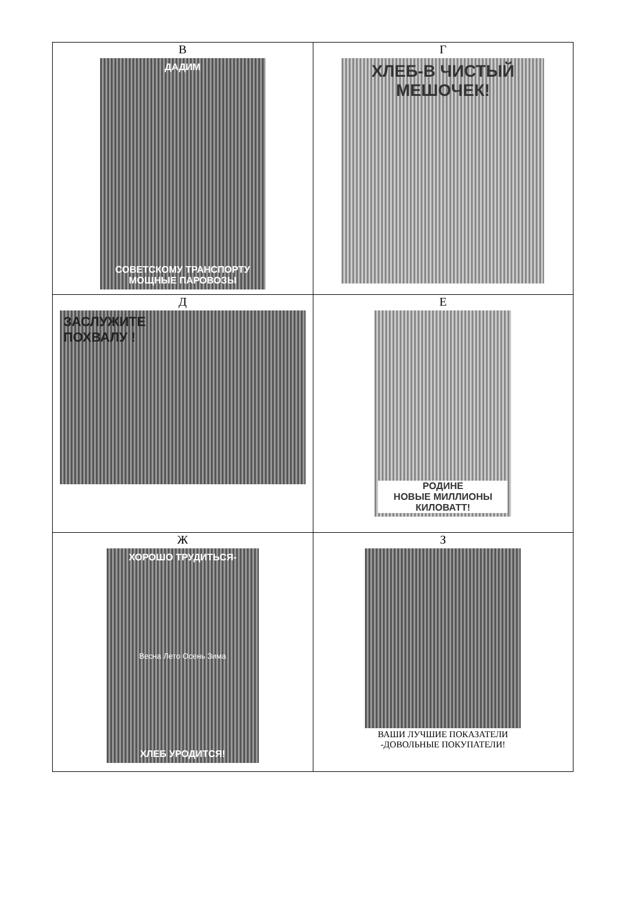| В ДАДИМ СОВЕТСКОМУ ТРАНСПОРТУ МОЩНЫЕ ПАРОВОЗЫ | Г ХЛЕБ-В ЧИСТЫЙ МЕШОЧЕК! |
| Д ЗАСЛУЖИТЕ ПОХВАЛУ ! | Е РОДИНЕ НОВЫЕ МИЛЛИОНЫ КИЛОВАТТ! |
| Ж ХОРОШО ТРУДИТЬСЯ- Весна Лето Осень Зима ХЛЕБ УРОДИТСЯ! | З ВАШИ ЛУЧШИЕ ПОКАЗАТЕЛИ -ДОВОЛЬНЫЕ ПОКУПАТЕЛИ! |